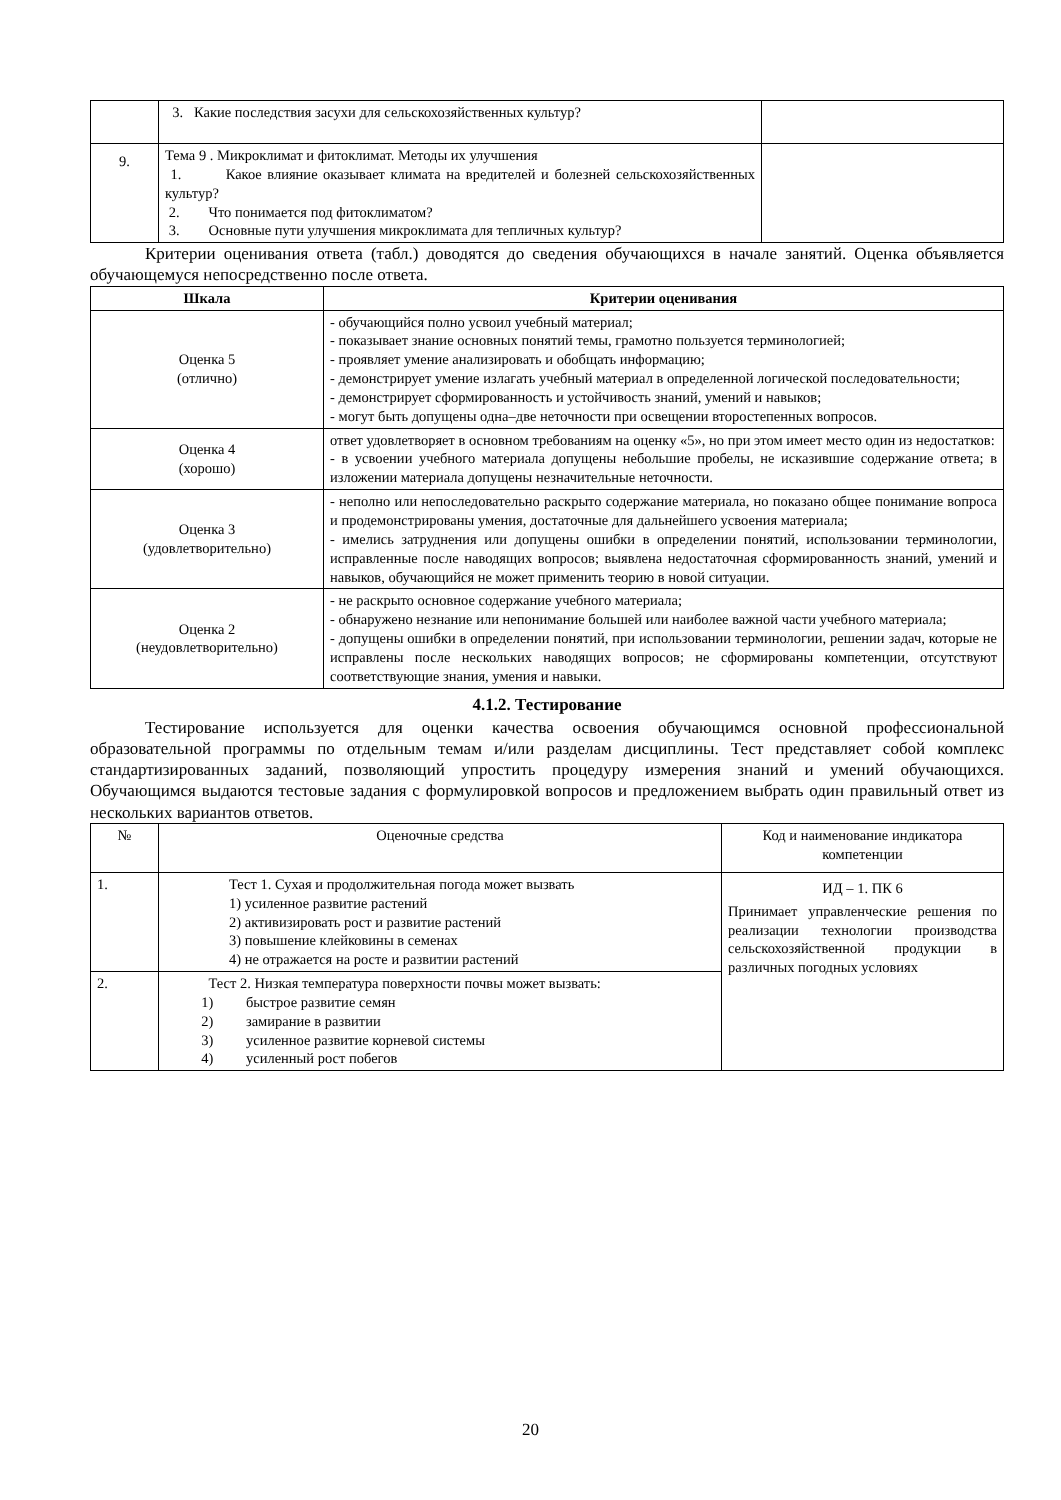| | 3. Какие последствия засухи для сельскохозяйственных культур? | |
| 9. | Тема 9 . Микроклимат и фитоклимат. Методы их улучшения 1. Какое влияние оказывает климата на вредителей и болезней сельскохозяйственных культур? 2. Что понимается под фитоклиматом? 3. Основные пути улучшения микроклимата для тепличных культур? | |
Критерии оценивания ответа (табл.) доводятся до сведения обучающихся в начале занятий. Оценка объявляется обучающемуся непосредственно после ответа.
| Шкала | Критерии оценивания |
| --- | --- |
| Оценка 5 (отлично) | - обучающийся полно усвоил учебный материал; - показывает знание основных понятий темы, грамотно пользуется терминологией; - проявляет умение анализировать и обобщать информацию; - демонстрирует умение излагать учебный материал в определенной логической последовательности; - демонстрирует сформированность и устойчивость знаний, умений и навыков; - могут быть допущены одна–две неточности при освещении второстепенных вопросов. |
| Оценка 4 (хорошо) | ответ удовлетворяет в основном требованиям на оценку «5», но при этом имеет место один из недостатков: - в усвоении учебного материала допущены небольшие пробелы, не исказившие содержание ответа; в изложении материала допущены незначительные неточности. |
| Оценка 3 (удовлетворительно) | - неполно или непоследовательно раскрыто содержание материала, но показано общее понимание вопроса и продемонстрированы умения, достаточные для дальнейшего усвоения материала; - имелись затруднения или допущены ошибки в определении понятий, использовании терминологии, исправленные после наводящих вопросов; выявлена недостаточная сформированность знаний, умений и навыков, обучающийся не может применить теорию в новой ситуации. |
| Оценка 2 (неудовлетворительно) | - не раскрыто основное содержание учебного материала; - обнаружено незнание или непонимание большей или наиболее важной части учебного материала; - допущены ошибки в определении понятий, при использовании терминологии, решении задач, которые не исправлены после нескольких наводящих вопросов; не сформированы компетенции, отсутствуют соответствующие знания, умения и навыки. |
4.1.2. Тестирование
Тестирование используется для оценки качества освоения обучающимся основной профессиональной образовательной программы по отдельным темам и/или разделам дисциплины. Тест представляет собой комплекс стандартизированных заданий, позволяющий упростить процедуру измерения знаний и умений обучающихся. Обучающимся выдаются тестовые задания с формулировкой вопросов и предложением выбрать один правильный ответ из нескольких вариантов ответов.
| № | Оценочные средства | Код и наименование индикатора компетенции |
| 1. | Тест 1. Сухая и продолжительная погода может вызвать 1) усиленное развитие растений 2) активизировать рост и развитие растений 3) повышение клейковины в семенах 4) не отражается на росте и развитии растений | ИД – 1. ПК 6 Принимает управленческие решения по реализации технологии производства сельскохозяйственной продукции в различных погодных условиях |
| 2. | Тест 2. Низкая температура поверхности почвы может вызвать: 1) быстрое развитие семян 2) замирание в развитии 3) усиленное развитие корневой системы 4) усиленный рост побегов | |
20